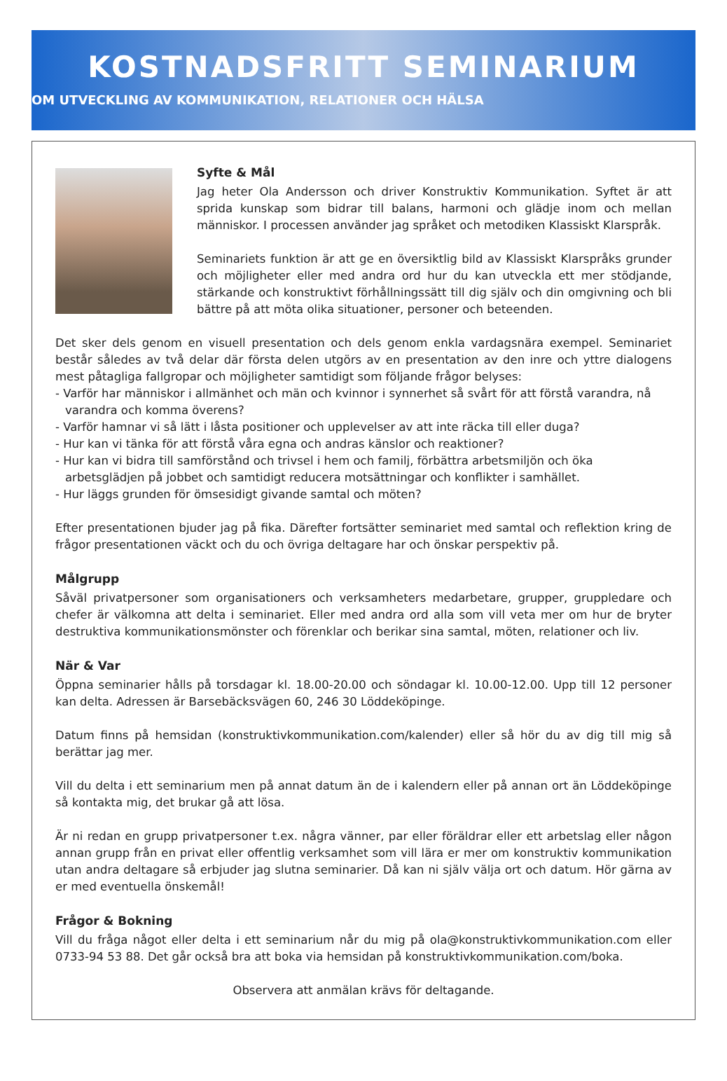KOSTNADSFRITT SEMINARIUM
OM UTVECKLING AV KOMMUNIKATION, RELATIONER OCH HÄLSA
Syfte & Mål
Jag heter Ola Andersson och driver Konstruktiv Kommunikation. Syftet är att sprida kunskap som bidrar till balans, harmoni och glädje inom och mellan människor. I processen använder jag språket och metodiken Klassiskt Klarspråk.
Seminariets funktion är att ge en översiktlig bild av Klassiskt Klarspråks grunder och möjligheter eller med andra ord hur du kan utveckla ett mer stödjande, stärkande och konstruktivt förhållningssätt till dig själv och din omgivning och bli bättre på att möta olika situationer, personer och beteenden.
Det sker dels genom en visuell presentation och dels genom enkla vardagsnära exempel. Seminariet består således av två delar där första delen utgörs av en presentation av den inre och yttre dialogens mest påtagliga fallgropar och möjligheter samtidigt som följande frågor belyses:
- Varför har människor i allmänhet och män och kvinnor i synnerhet så svårt för att förstå varandra, nå varandra och komma överens?
- Varför hamnar vi så lätt i låsta positioner och upplevelser av att inte räcka till eller duga?
- Hur kan vi tänka för att förstå våra egna och andras känslor och reaktioner?
- Hur kan vi bidra till samförstånd och trivsel i hem och familj, förbättra arbetsmiljön och öka arbetsglädjen på jobbet och samtidigt reducera motsättningar och konflikter i samhället.
- Hur läggs grunden för ömsesidigt givande samtal och möten?
Efter presentationen bjuder jag på fika. Därefter fortsätter seminariet med samtal och reflektion kring de frågor presentationen väckt och du och övriga deltagare har och önskar perspektiv på.
Målgrupp
Såväl privatpersoner som organisationers och verksamheters medarbetare, grupper, gruppledare och chefer är välkomna att delta i seminariet. Eller med andra ord alla som vill veta mer om hur de bryter destruktiva kommunikationsmönster och förenklar och berikar sina samtal, möten, relationer och liv.
När & Var
Öppna seminarier hålls på torsdagar kl. 18.00-20.00 och söndagar kl. 10.00-12.00. Upp till 12 personer kan delta. Adressen är Barsebäcksvägen 60, 246 30 Löddeköpinge.
Datum finns på hemsidan (konstruktivkommunikation.com/kalender) eller så hör du av dig till mig så berättar jag mer.
Vill du delta i ett seminarium men på annat datum än de i kalendern eller på annan ort än Löddeköpinge så kontakta mig, det brukar gå att lösa.
Är ni redan en grupp privatpersoner t.ex. några vänner, par eller föräldrar eller ett arbetslag eller någon annan grupp från en privat eller offentlig verksamhet som vill lära er mer om konstruktiv kommunikation utan andra deltagare så erbjuder jag slutna seminarier. Då kan ni själv välja ort och datum. Hör gärna av er med eventuella önskemål!
Frågor & Bokning
Vill du fråga något eller delta i ett seminarium når du mig på ola@konstruktivkommunikation.com eller 0733-94 53 88. Det går också bra att boka via hemsidan på konstruktivkommunikation.com/boka.
Observera att anmälan krävs för deltagande.